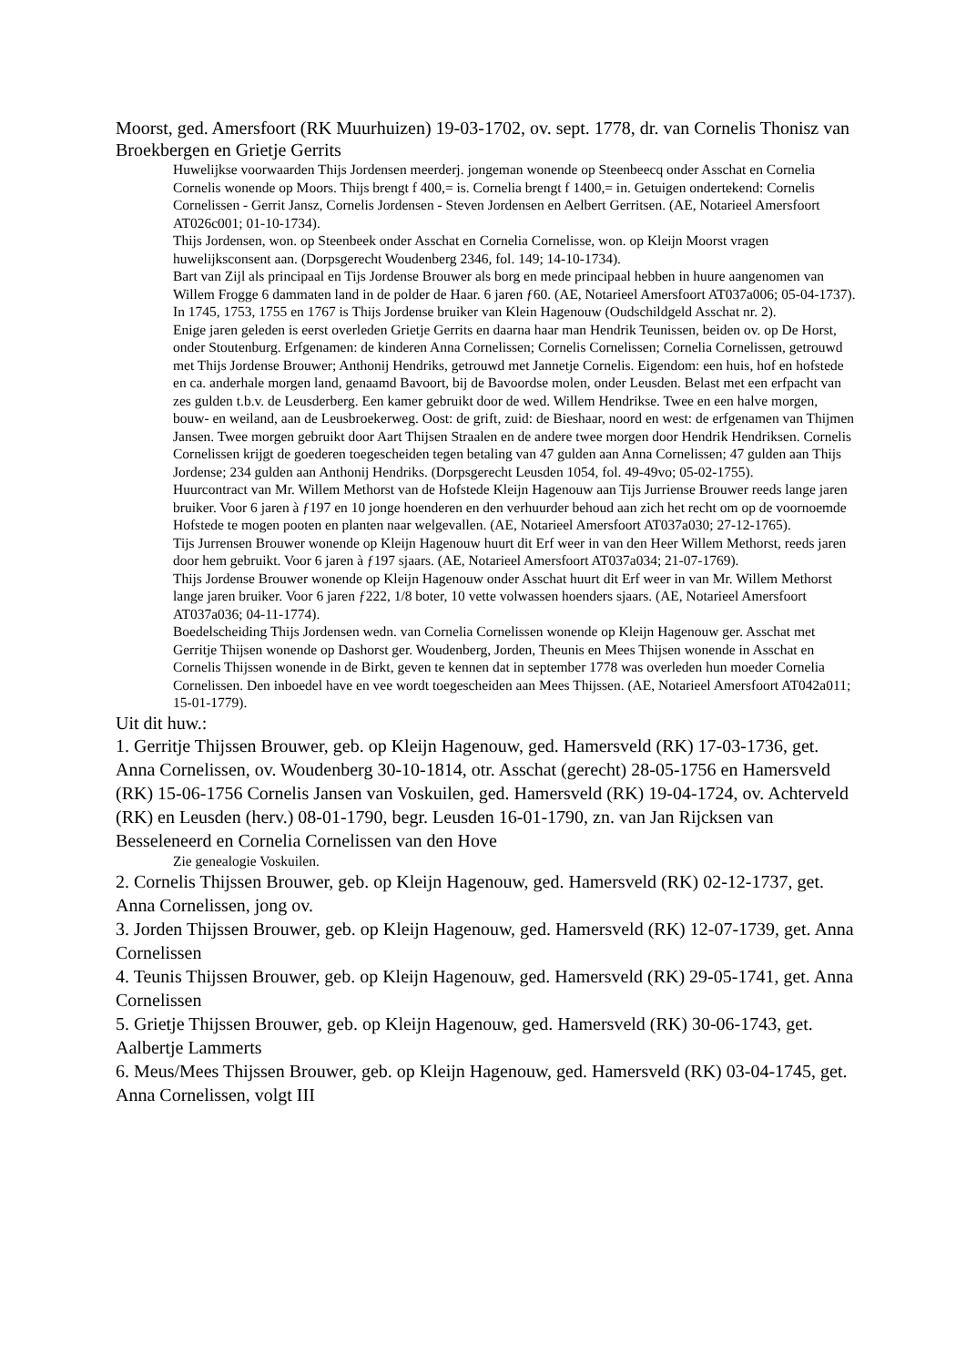Moorst, ged. Amersfoort (RK Muurhuizen) 19-03-1702, ov. sept. 1778, dr. van Cornelis Thonisz van Broekbergen en Grietje Gerrits
Huwelijkse voorwaarden Thijs Jordensen meerderj. jongeman wonende op Steenbeecq onder Asschat en Cornelia Cornelis wonende op Moors. Thijs brengt f 400,= is. Cornelia brengt f 1400,= in. Getuigen ondertekend: Cornelis Cornelissen - Gerrit Jansz, Cornelis Jordensen - Steven Jordensen en Aelbert Gerritsen. (AE, Notarieel Amersfoort AT026c001; 01-10-1734).
Thijs Jordensen, won. op Steenbeek onder Asschat en Cornelia Cornelisse, won. op Kleijn Moorst vragen huwelijksconsent aan. (Dorpsgerecht Woudenberg 2346, fol. 149; 14-10-1734).
Bart van Zijl als principaal en Tijs Jordense Brouwer als borg en mede principaal hebben in huure aangenomen van Willem Frogge 6 dammaten land in de polder de Haar. 6 jaren ƒ60. (AE, Notarieel Amersfoort AT037a006; 05-04-1737).
In 1745, 1753, 1755 en 1767 is Thijs Jordense bruiker van Klein Hagenouw (Oudschildgeld Asschat nr. 2).
Enige jaren geleden is eerst overleden Grietje Gerrits en daarna haar man Hendrik Teunissen, beiden ov. op De Horst, onder Stoutenburg. Erfgenamen: de kinderen Anna Cornelissen; Cornelis Cornelissen; Cornelia Cornelissen, getrouwd met Thijs Jordense Brouwer; Anthonij Hendriks, getrouwd met Jannetje Cornelis. Eigendom: een huis, hof en hofstede en ca. anderhale morgen land, genaamd Bavoort, bij de Bavoordse molen, onder Leusden. Belast met een erfpacht van zes gulden t.b.v. de Leusderberg. Een kamer gebruikt door de wed. Willem Hendrikse. Twee en een halve morgen, bouw- en weiland, aan de Leusbroekerweg. Oost: de grift, zuid: de Bieshaar, noord en west: de erfgenamen van Thijmen Jansen. Twee morgen gebruikt door Aart Thijsen Straalen en de andere twee morgen door Hendrik Hendriksen. Cornelis Cornelissen krijgt de goederen toegescheiden tegen betaling van 47 gulden aan Anna Cornelissen; 47 gulden aan Thijs Jordense; 234 gulden aan Anthonij Hendriks. (Dorpsgerecht Leusden 1054, fol. 49-49vo; 05-02-1755).
Huurcontract van Mr. Willem Methorst van de Hofstede Kleijn Hagenouw aan Tijs Jurriense Brouwer reeds lange jaren bruiker. Voor 6 jaren à ƒ197 en 10 jonge hoenderen en den verhuurder behoud aan zich het recht om op de voornoemde Hofstede te mogen pooten en planten naar welgevallen. (AE, Notarieel Amersfoort AT037a030; 27-12-1765).
Tijs Jurrensen Brouwer wonende op Kleijn Hagenouw huurt dit Erf weer in van den Heer Willem Methorst, reeds jaren door hem gebruikt. Voor 6 jaren à ƒ197 sjaars. (AE, Notarieel Amersfoort AT037a034; 21-07-1769).
Thijs Jordense Brouwer wonende op Kleijn Hagenouw onder Asschat huurt dit Erf weer in van Mr. Willem Methorst lange jaren bruiker. Voor 6 jaren ƒ222, 1/8 boter, 10 vette volwassen hoenders sjaars. (AE, Notarieel Amersfoort AT037a036; 04-11-1774).
Boedelscheiding Thijs Jordensen wedn. van Cornelia Cornelissen wonende op Kleijn Hagenouw ger. Asschat met Gerritje Thijsen wonende op Dashorst ger. Woudenberg, Jorden, Theunis en Mees Thijsen wonende in Asschat en Cornelis Thijssen wonende in de Birkt, geven te kennen dat in september 1778 was overleden hun moeder Cornelia Cornelissen. Den inboedel have en vee wordt toegescheiden aan Mees Thijssen. (AE, Notarieel Amersfoort AT042a011; 15-01-1779).
Uit dit huw.:
1. Gerritje Thijssen Brouwer, geb. op Kleijn Hagenouw, ged. Hamersveld (RK) 17-03-1736, get. Anna Cornelissen, ov. Woudenberg 30-10-1814, otr. Asschat (gerecht) 28-05-1756 en Hamersveld (RK) 15-06-1756 Cornelis Jansen van Voskuilen, ged. Hamersveld (RK) 19-04-1724, ov. Achterveld (RK) en Leusden (herv.) 08-01-1790, begr. Leusden 16-01-1790, zn. van Jan Rijcksen van Besseleneerd en Cornelia Cornelissen van den Hove
Zie genealogie Voskuilen.
2. Cornelis Thijssen Brouwer, geb. op Kleijn Hagenouw, ged. Hamersveld (RK) 02-12-1737, get. Anna Cornelissen, jong ov.
3. Jorden Thijssen Brouwer, geb. op Kleijn Hagenouw, ged. Hamersveld (RK) 12-07-1739, get. Anna Cornelissen
4. Teunis Thijssen Brouwer, geb. op Kleijn Hagenouw, ged. Hamersveld (RK) 29-05-1741, get. Anna Cornelissen
5. Grietje Thijssen Brouwer, geb. op Kleijn Hagenouw, ged. Hamersveld (RK) 30-06-1743, get. Aalbertje Lammerts
6. Meus/Mees Thijssen Brouwer, geb. op Kleijn Hagenouw, ged. Hamersveld (RK) 03-04-1745, get. Anna Cornelissen, volgt III